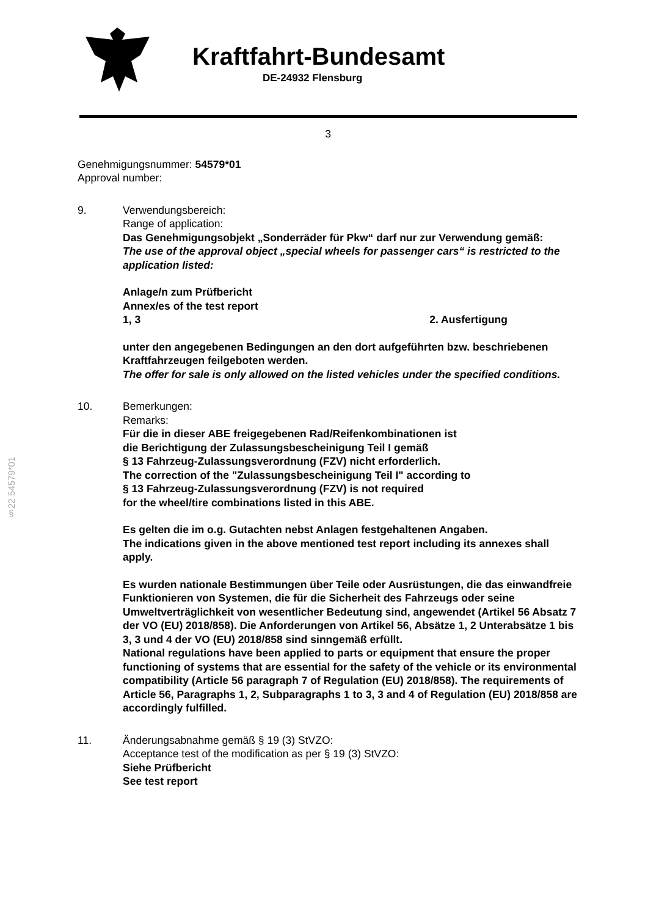Kraftfahrt-Bundesamt
DE-24932 Flensburg
§22 54579*01
3
Genehmigungsnummer: 54579*01
Approval number:
9. Verwendungsbereich:
Range of application:
Das Genehmigungsobjekt „Sonderräder für Pkw“ darf nur zur Verwendung gemäß:
The use of the approval object „special wheels for passenger cars“ is restricted to the application listed:
Anlage/n zum Prüfbericht
Annex/es of the test report
1, 3 2. Ausfertigung
unter den angegebenen Bedingungen an den dort aufgeführten bzw. beschriebenen Kraftfahrzeugen feilgeboten werden.
The offer for sale is only allowed on the listed vehicles under the specified conditions.
10. Bemerkungen:
Remarks:
Für die in dieser ABE freigegebenen Rad/Reifenkombinationen ist
die Berichtigung der Zulassungsbescheinigung Teil I gemäß
§ 13 Fahrzeug-Zulassungsverordnung (FZV) nicht erforderlich.
The correction of the "Zulassungsbescheinigung Teil I" according to
§ 13 Fahrzeug-Zulassungsverordnung (FZV) is not required
for the wheel/tire combinations listed in this ABE.
Es gelten die im o.g. Gutachten nebst Anlagen festgehaltenen Angaben.
The indications given in the above mentioned test report including its annexes shall apply.
Es wurden nationale Bestimmungen über Teile oder Ausrüstungen, die das einwandfreie Funktionieren von Systemen, die für die Sicherheit des Fahrzeugs oder seine Umweltverträglichkeit von wesentlicher Bedeutung sind, angewendet (Artikel 56 Absatz 7 der VO (EU) 2018/858). Die Anforderungen von Artikel 56, Absätze 1, 2 Unterabsätze 1 bis 3, 3 und 4 der VO (EU) 2018/858 sind sinngemäß erfüllt.
National regulations have been applied to parts or equipment that ensure the proper functioning of systems that are essential for the safety of the vehicle or its environmental compatibility (Article 56 paragraph 7 of Regulation (EU) 2018/858). The requirements of Article 56, Paragraphs 1, 2, Subparagraphs 1 to 3, 3 and 4 of Regulation (EU) 2018/858 are accordingly fulfilled.
11. Änderungsabnahme gemäß § 19 (3) StVZO:
Acceptance test of the modification as per § 19 (3) StVZO:
Siehe Prüfbericht
See test report